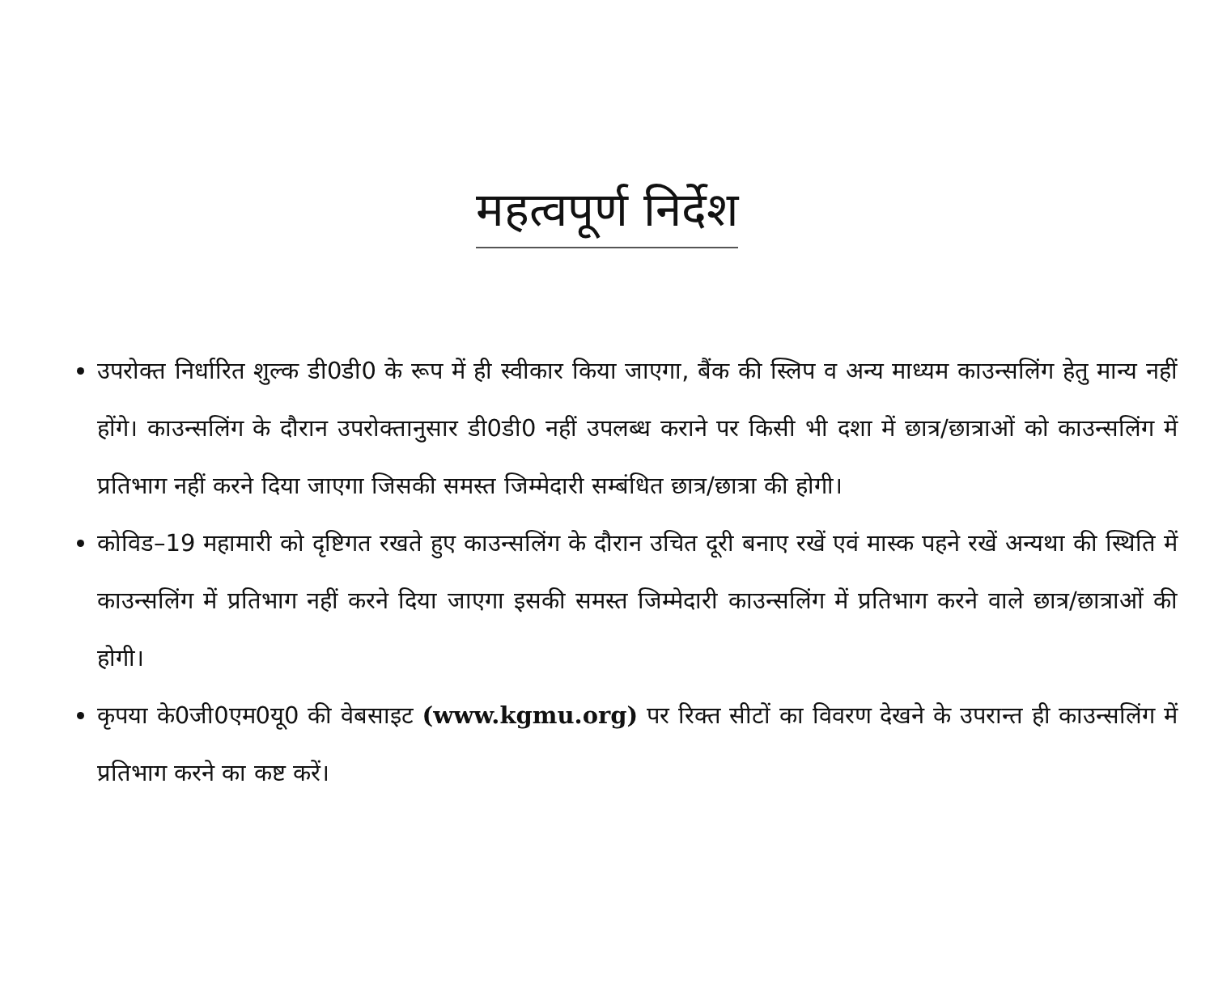महत्वपूर्ण निर्देश
उपरोक्त निर्धारित शुल्क डी0डी0 के रूप में ही स्वीकार किया जाएगा, बैंक की स्लिप व अन्य माध्यम काउन्सलिंग हेतु मान्य नहीं होंगे। काउन्सलिंग के दौरान उपरोक्तानुसार डी0डी0 नहीं उपलब्ध कराने पर किसी भी दशा में छात्र/छात्राओं को काउन्सलिंग में प्रतिभाग नहीं करने दिया जाएगा जिसकी समस्त जिम्मेदारी सम्बंधित छात्र/छात्रा की होगी।
कोविड–19 महामारी को दृष्टिगत रखते हुए काउन्सलिंग के दौरान उचित दूरी बनाए रखें एवं मास्क पहने रखें अन्यथा की स्थिति में काउन्सलिंग में प्रतिभाग नहीं करने दिया जाएगा इसकी समस्त जिम्मेदारी काउन्सलिंग में प्रतिभाग करने वाले छात्र/छात्राओं की होगी।
कृपया के0जी0एम0यू0 की वेबसाइट (www.kgmu.org) पर रिक्त सीटों का विवरण देखने के उपरान्त ही काउन्सलिंग में प्रतिभाग करने का कष्ट करें।